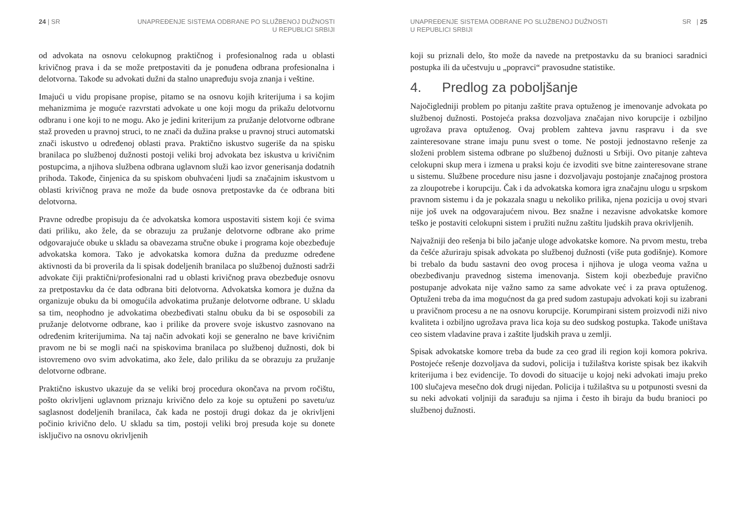24 | SR UNAPREĐENJE SISTEMA ODBRANE PO SLUŽBENOJ DUŽNOSTI
U REPUBLICI SRBIJI
od advokata na osnovu celokupnog praktičnog i profesionalnog rada u oblasti krivičnog prava i da se može pretpostaviti da je ponuđena odbrana profesionalna i delotvorna. Takođe su advokati dužni da stalno unapređuju svoja znanja i veštine.
Imajući u vidu propisane propise, pitamo se na osnovu kojih kriterijuma i sa kojim mehanizmima je moguće razvrstati advokate u one koji mogu da prikažu delotvornu odbranu i one koji to ne mogu. Ako je jedini kriterijum za pružanje delotvorne odbrane staž proveden u pravnoj struci, to ne znači da dužina prakse u pravnoj struci automatski znači iskustvo u određenoj oblasti prava. Praktično iskustvo sugeriše da na spisku branilaca po službenoj dužnosti postoji veliki broj advokata bez iskustva u krivičnim postupcima, a njihova službena odbrana uglavnom služi kao izvor generisanja dodatnih prihoda. Takođe, činjenica da su spiskom obuhvaćeni ljudi sa značajnim iskustvom u oblasti krivičnog prava ne može da bude osnova pretpostavke da će odbrana biti delotvorna.
Pravne odredbe propisuju da će advokatska komora uspostaviti sistem koji će svima dati priliku, ako žele, da se obrazuju za pružanje delotvorne odbrane ako prime odgovarajuće obuke u skladu sa obavezama stručne obuke i programa koje obezbeđuje advokatska komora. Tako je advokatska komora dužna da preduzme određene aktivnosti da bi proverila da li spisak dodeljenih branilaca po službenoj dužnosti sadrži advokate čiji praktični/profesionalni rad u oblasti krivičnog prava obezbeđuje osnovu za pretpostavku da će data odbrana biti delotvorna. Advokatska komora je dužna da organizuje obuku da bi omogućila advokatima pružanje delotvorne odbrane. U skladu sa tim, neophodno je advokatima obezbeđivati stalnu obuku da bi se osposobili za pružanje delotvorne odbrane, kao i prilike da provere svoje iskustvo zasnovano na određenim kriterijumima. Na taj način advokati koji se generalno ne bave krivičnim pravom ne bi se mogli naći na spiskovima branilaca po službenoj dužnosti, dok bi istovremeno ovo svim advokatima, ako žele, dalo priliku da se obrazuju za pružanje delotvorne odbrane.
Praktično iskustvo ukazuje da se veliki broj procedura okončava na prvom ročištu, pošto okrivljeni uglavnom priznaju krivično delo za koje su optuženi po savetu/uz saglasnost dodeljenih branilaca, čak kada ne postoji drugi dokaz da je okrivljeni počinio krivično delo. U skladu sa tim, postoji veliki broj presuda koje su donete isključivo na osnovu okrivljenih
UNAPREĐENJE SISTEMA ODBRANE PO SLUŽBENOJ DUŽNOSTI
U REPUBLICI SRBIJI
SR | 25
koji su priznali delo, što može da navede na pretpostavku da su branioci saradnici postupka ili da učestvuju u „popravci“ pravosudne statistike.
4. Predlog za poboljšanje
Najočigledniji problem po pitanju zaštite prava optuženog je imenovanje advokata po službenoj dužnosti. Postojeća praksa dozvoljava značajan nivo korupcije i ozbiljno ugrožava prava optuženog. Ovaj problem zahteva javnu raspravu i da sve zainteresovane strane imaju punu svest o tome. Ne postoji jednostavno rešenje za složeni problem sistema odbrane po službenoj dužnosti u Srbiji. Ovo pitanje zahteva celokupni skup mera i izmena u praksi koju će izvoditi sve bitne zainteresovane strane u sistemu. Službene procedure nisu jasne i dozvoljavaju postojanje značajnog prostora za zloupotrebe i korupciju. Čak i da advokatska komora igra značajnu ulogu u srpskom pravnom sistemu i da je pokazala snagu u nekoliko prilika, njena pozicija u ovoj stvari nije još uvek na odgovarajućem nivou. Bez snažne i nezavisne advokatske komore teško je postaviti celokupni sistem i pružiti nužnu zaštitu ljudskih prava okrivljenih.
Najvažniji deo rešenja bi bilo jačanje uloge advokatske komore. Na prvom mestu, treba da češće ažuriraju spisak advokata po službenoj dužnosti (više puta godišnje). Komore bi trebalo da budu sastavni deo ovog procesa i njihova je uloga veoma važna u obezbeđivanju pravednog sistema imenovanja. Sistem koji obezbeđuje pravično postupanje advokata nije važno samo za same advokate već i za prava optuženog. Optuženi treba da ima mogućnost da ga pred sudom zastupaju advokati koji su izabrani u pravičnom procesu a ne na osnovu korupcije. Korumpirani sistem proizvodi niži nivo kvaliteta i ozbiljno ugrožava prava lica koja su deo sudskog postupka. Takođe uništava ceo sistem vladavine prava i zaštite ljudskih prava u zemlji.
Spisak advokatske komore treba da bude za ceo grad ili region koji komora pokriva. Postojeće rešenje dozvoljava da sudovi, policija i tužilaštva koriste spisak bez ikakvih kriterijuma i bez evidencije. To dovodi do situacije u kojoj neki advokati imaju preko 100 slučajeva mesečno dok drugi nijedan. Policija i tužilaštva su u potpunosti svesni da su neki advokati voljniji da sarađuju sa njima i često ih biraju da budu branioci po službenoj dužnosti.